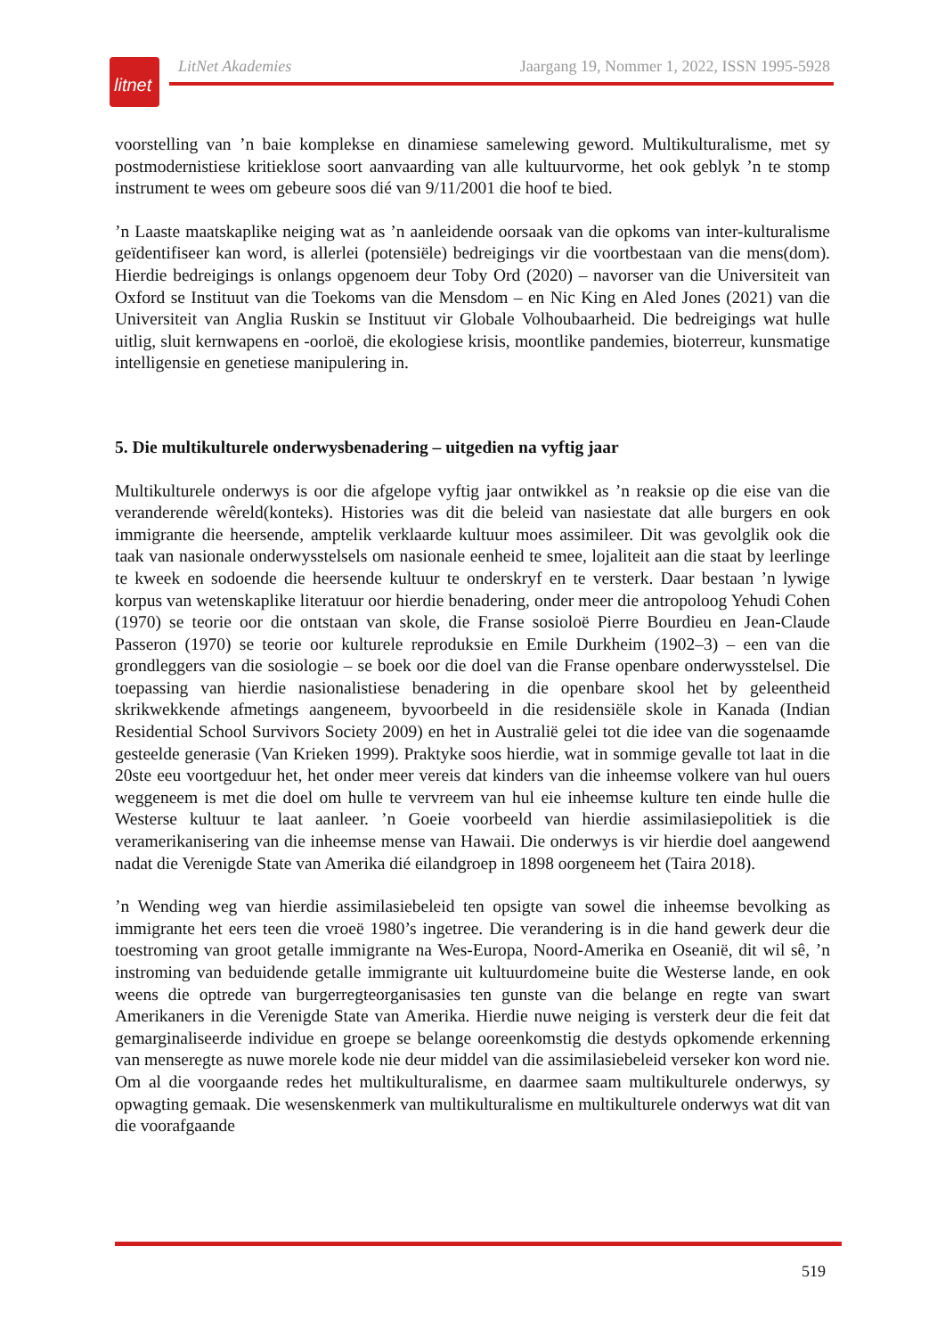litnet
LitNet Akademies Jaargang 19, Nommer 1, 2022, ISSN 1995-5928
voorstelling van ’n baie komplekse en dinamiese samelewing geword. Multikulturalisme, met sy postmodernistiese kritieklose soort aanvaarding van alle kultuurvorme, het ook geblyk ’n te stomp instrument te wees om gebeure soos dié van 9/11/2001 die hoof te bied.
’n Laaste maatskaplike neiging wat as ’n aanleidende oorsaak van die opkoms van inter-kulturalisme geïdentifiseer kan word, is allerlei (potensiële) bedreigings vir die voortbestaan van die mens(dom). Hierdie bedreigings is onlangs opgenoem deur Toby Ord (2020) – navorser van die Universiteit van Oxford se Instituut van die Toekoms van die Mensdom – en Nic King en Aled Jones (2021) van die Universiteit van Anglia Ruskin se Instituut vir Globale Volhoubaarheid. Die bedreigings wat hulle uitlig, sluit kernwapens en -oorloë, die ekologiese krisis, moontlike pandemies, bioterreur, kunsmatige intelligensie en genetiese manipulering in.
5. Die multikulturele onderwysbenadering – uitgedien na vyftig jaar
Multikulturele onderwys is oor die afgelope vyftig jaar ontwikkel as ’n reaksie op die eise van die veranderende wêreld(konteks). Histories was dit die beleid van nasiestate dat alle burgers en ook immigrante die heersende, amptelik verklaarde kultuur moes assimileer. Dit was gevolglik ook die taak van nasionale onderwysstelsels om nasionale eenheid te smee, lojaliteit aan die staat by leerlinge te kweek en sodoende die heersende kultuur te onderskryf en te versterk. Daar bestaan ’n lywige korpus van wetenskaplike literatuur oor hierdie benadering, onder meer die antropoloog Yehudi Cohen (1970) se teorie oor die ontstaan van skole, die Franse sosioloë Pierre Bourdieu en Jean-Claude Passeron (1970) se teorie oor kulturele reproduksie en Emile Durkheim (1902–3) – een van die grondleggers van die sosiologie – se boek oor die doel van die Franse openbare onderwysstelsel. Die toepassing van hierdie nasionalistiese benadering in die openbare skool het by geleentheid skrikwekkende afmetings aangeneem, byvoorbeeld in die residensiële skole in Kanada (Indian Residential School Survivors Society 2009) en het in Australië gelei tot die idee van die sogenaamde gesteelde generasie (Van Krieken 1999). Praktyke soos hierdie, wat in sommige gevalle tot laat in die 20ste eeu voortgeduur het, het onder meer vereis dat kinders van die inheemse volkere van hul ouers weggeneem is met die doel om hulle te vervreem van hul eie inheemse kulture ten einde hulle die Westerse kultuur te laat aanleer. ’n Goeie voorbeeld van hierdie assimilasiepolitiek is die veramerikanisering van die inheemse mense van Hawaii. Die onderwys is vir hierdie doel aangewend nadat die Verenigde State van Amerika dié eilandgroep in 1898 oorgeneem het (Taira 2018).
’n Wending weg van hierdie assimilasiebeleid ten opsigte van sowel die inheemse bevolking as immigrante het eers teen die vroeë 1980’s ingetree. Die verandering is in die hand gewerk deur die toestroming van groot getalle immigrante na Wes-Europa, Noord-Amerika en Oseanië, dit wil sê, ’n instroming van beduidende getalle immigrante uit kultuurdomeine buite die Westerse lande, en ook weens die optrede van burgerregteorganisasies ten gunste van die belange en regte van swart Amerikaners in die Verenigde State van Amerika. Hierdie nuwe neiging is versterk deur die feit dat gemarginaliseerde individue en groepe se belange ooreenkomstig die destyds opkomende erkenning van menseregte as nuwe morele kode nie deur middel van die assimilasiebeleid verseker kon word nie. Om al die voorgaande redes het multikulturalisme, en daarmee saam multikulturele onderwys, sy opwagting gemaak. Die wesenskenmerk van multikulturalisme en multikulturele onderwys wat dit van die voorafgaande
519